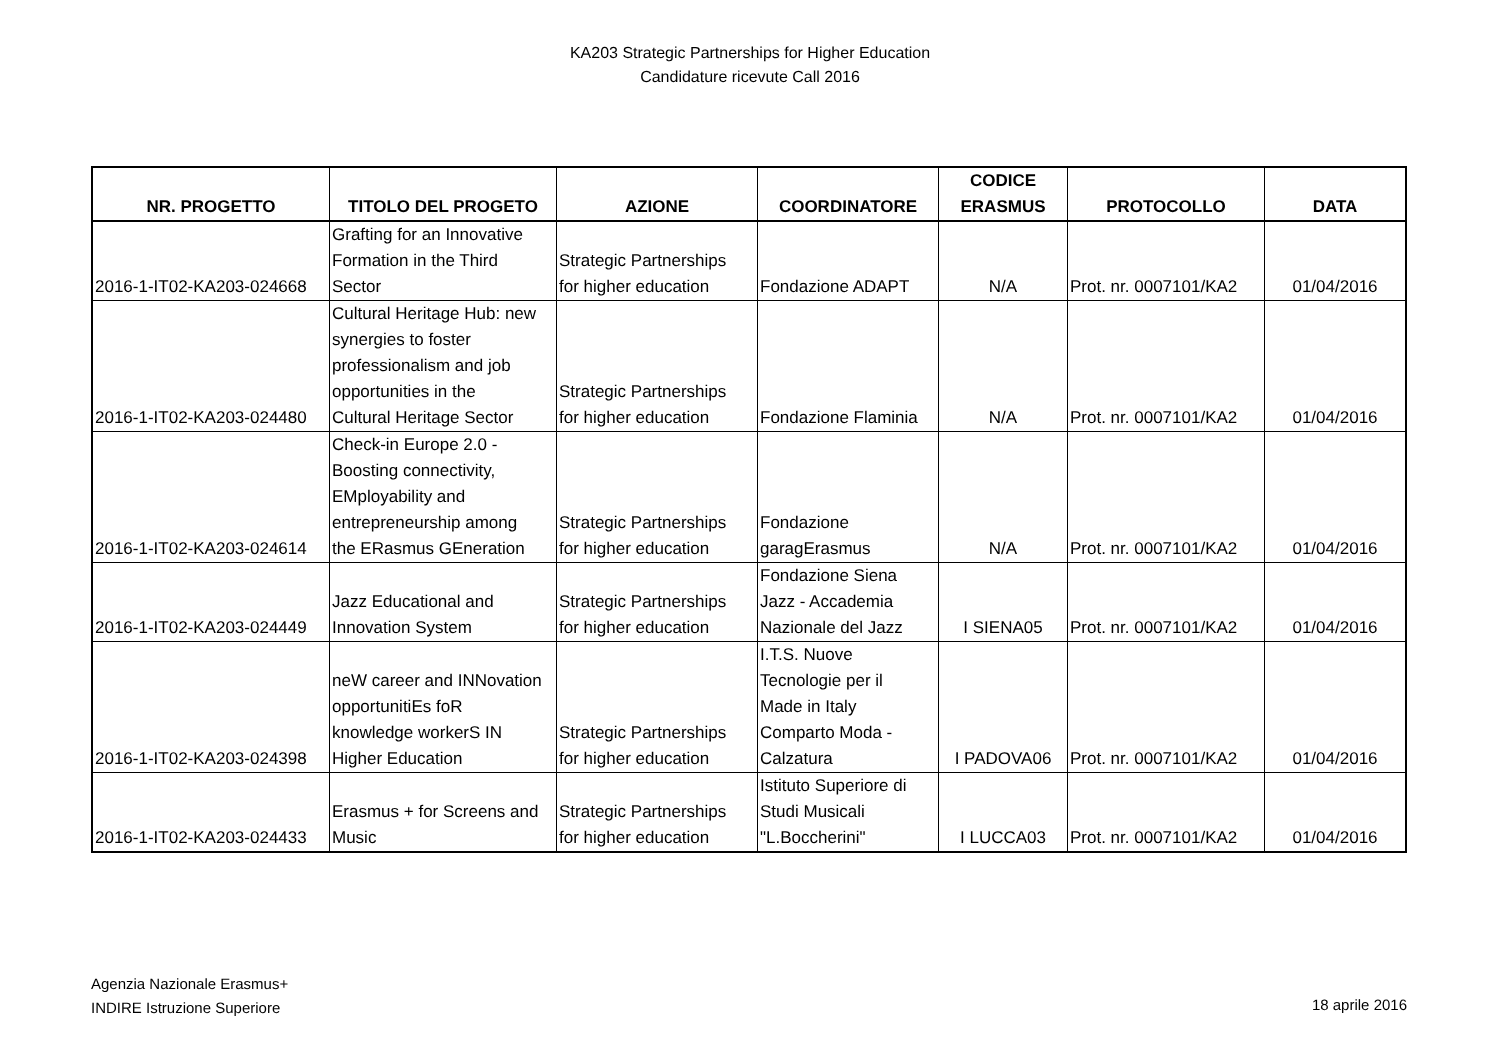KA203 Strategic Partnerships for Higher Education
Candidature ricevute Call 2016
| NR. PROGETTO | TITOLO DEL PROGETO | AZIONE | COORDINATORE | CODICE ERASMUS | PROTOCOLLO | DATA |
| --- | --- | --- | --- | --- | --- | --- |
| 2016-1-IT02-KA203-024668 | Grafting for an Innovative Formation in the Third Sector | Strategic Partnerships for higher education | Fondazione ADAPT | N/A | Prot. nr. 0007101/KA2 | 01/04/2016 |
| 2016-1-IT02-KA203-024480 | Cultural Heritage Hub: new synergies to foster professionalism and job opportunities in the Cultural Heritage Sector | Strategic Partnerships for higher education | Fondazione Flaminia | N/A | Prot. nr. 0007101/KA2 | 01/04/2016 |
| 2016-1-IT02-KA203-024614 | Check-in Europe 2.0 - Boosting connectivity, EMployability and entrepreneurship among the ERasmus GEneration | Strategic Partnerships for higher education | Fondazione garagErasmus | N/A | Prot. nr. 0007101/KA2 | 01/04/2016 |
| 2016-1-IT02-KA203-024449 | Jazz Educational and Innovation System | Strategic Partnerships for higher education | Fondazione Siena Jazz - Accademia Nazionale del Jazz | I SIENA05 | Prot. nr. 0007101/KA2 | 01/04/2016 |
| 2016-1-IT02-KA203-024398 | neW career and INNovation opportunitiEs foR knowledge workerS IN Higher Education | Strategic Partnerships for higher education | I.T.S. Nuove Tecnologie per il Made in Italy Comparto Moda - Calzatura | I PADOVA06 | Prot. nr. 0007101/KA2 | 01/04/2016 |
| 2016-1-IT02-KA203-024433 | Erasmus + for Screens and Music | Strategic Partnerships for higher education | Istituto Superiore di Studi Musicali "L.Boccherini" | I LUCCA03 | Prot. nr. 0007101/KA2 | 01/04/2016 |
Agenzia Nazionale Erasmus+
INDIRE Istruzione Superiore
18 aprile 2016